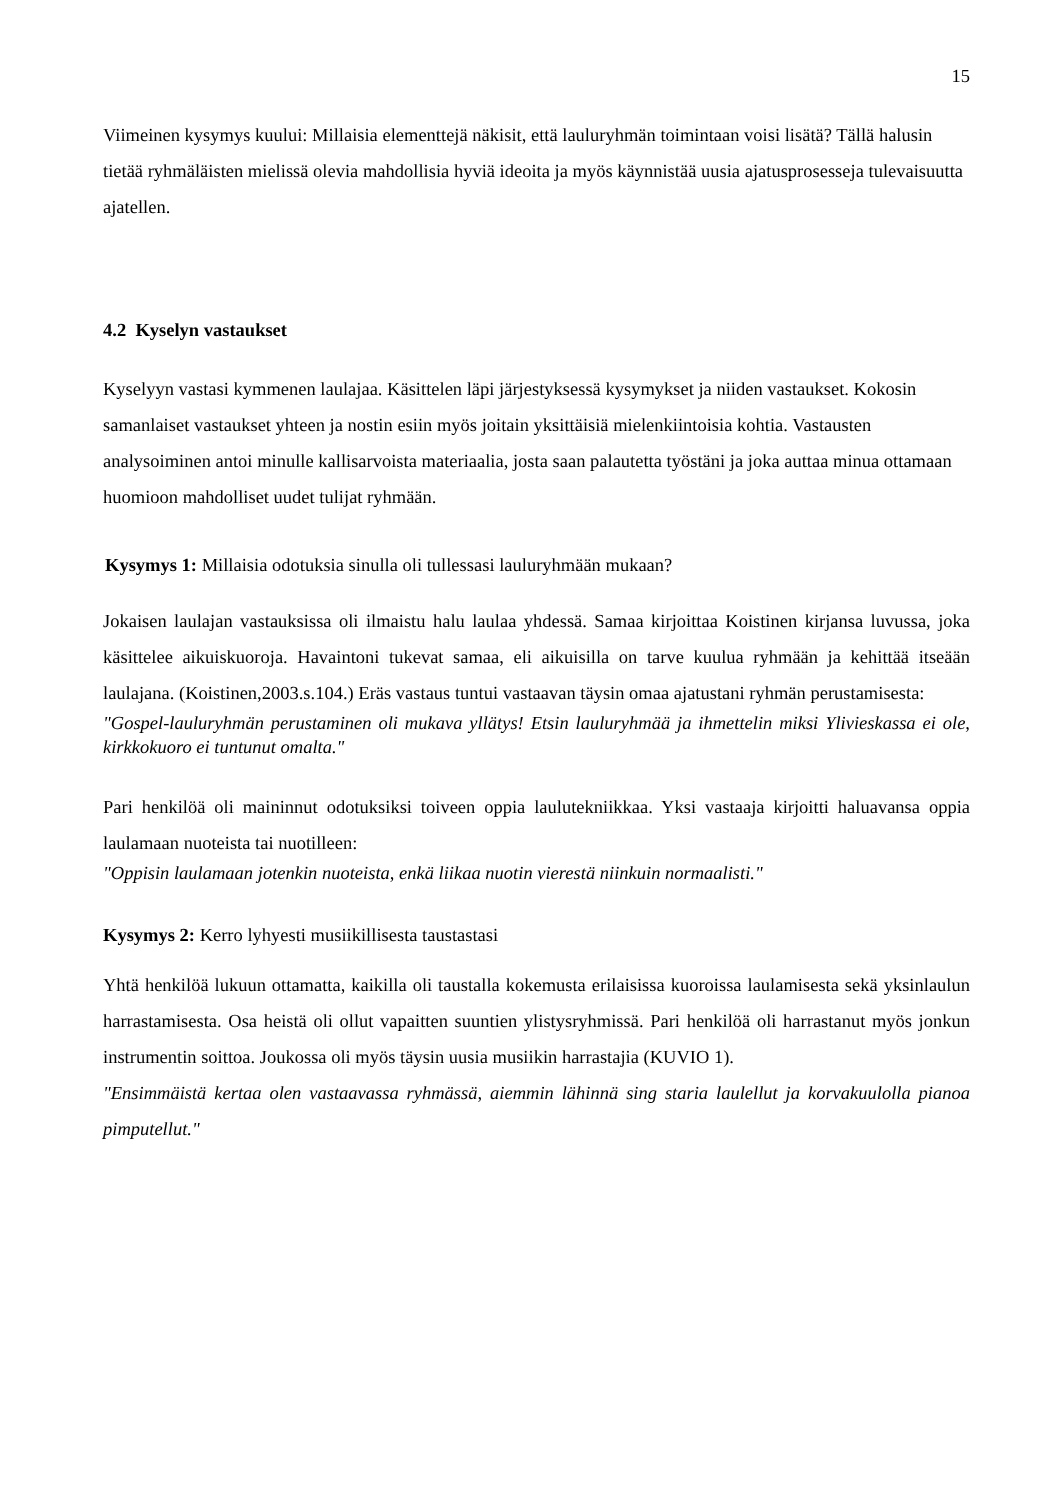15
Viimeinen kysymys kuului: Millaisia elementtejä näkisit, että lauluryhmän toimintaan voisi lisätä? Tällä halusin tietää ryhmäläisten mielissä olevia mahdollisia hyviä ideoita ja myös käynnistää uusia ajatusprosesseja tulevaisuutta ajatellen.
4.2 Kyselyn vastaukset
Kyselyyn vastasi kymmenen laulajaa. Käsittelen läpi järjestyksessä kysymykset ja niiden vastaukset. Kokosin samanlaiset vastaukset yhteen ja nostin esiin myös joitain yksittäisiä mielenkiintoisia kohtia. Vastausten analysoiminen antoi minulle kallisarvoista materiaalia, josta saan palautetta työstäni ja joka auttaa minua ottamaan huomioon mahdolliset uudet tulijat ryhmään.
Kysymys 1: Millaisia odotuksia sinulla oli tullessasi lauluryhmään mukaan?
Jokaisen laulajan vastauksissa oli ilmaistu halu laulaa yhdessä. Samaa kirjoittaa Koistinen kirjansa luvussa, joka käsittelee aikuiskuoroja. Havaintoni tukevat samaa, eli aikuisilla on tarve kuulua ryhmään ja kehittää itseään laulajana. (Koistinen,2003.s.104.) Eräs vastaus tuntui vastaavan täysin omaa ajatustani ryhmän perustamisesta:
"Gospel-lauluryhmän perustaminen oli mukava yllätys! Etsin lauluryhmää ja ihmettelin miksi Ylivieskassa ei ole, kirkkokuoro ei tuntunut omalta."
Pari henkilöä oli maininnut odotuksiksi toiveen oppia laulutekniikkaa. Yksi vastaaja kirjoitti haluavansa oppia laulamaan nuoteista tai nuotilleen:
"Oppisin laulamaan jotenkin nuoteista, enkä liikaa nuotin vierestä niinkuin normaalisti."
Kysymys 2: Kerro lyhyesti musiikillisesta taustastasi
Yhtä henkilöä lukuun ottamatta, kaikilla oli taustalla kokemusta erilaisissa kuoroissa laulamisesta sekä yksinlaulun harrastamisesta. Osa heistä oli ollut vapaitten suuntien ylistysryhmissä. Pari henkilöä oli harrastanut myös jonkun instrumentin soittoa. Joukossa oli myös täysin uusia musiikin harrastajia (KUVIO 1).
"Ensimmäistä kertaa olen vastaavassa ryhmässä, aiemmin lähinnä sing staria laulellut ja korvakuulolla pianoa pimputellut."